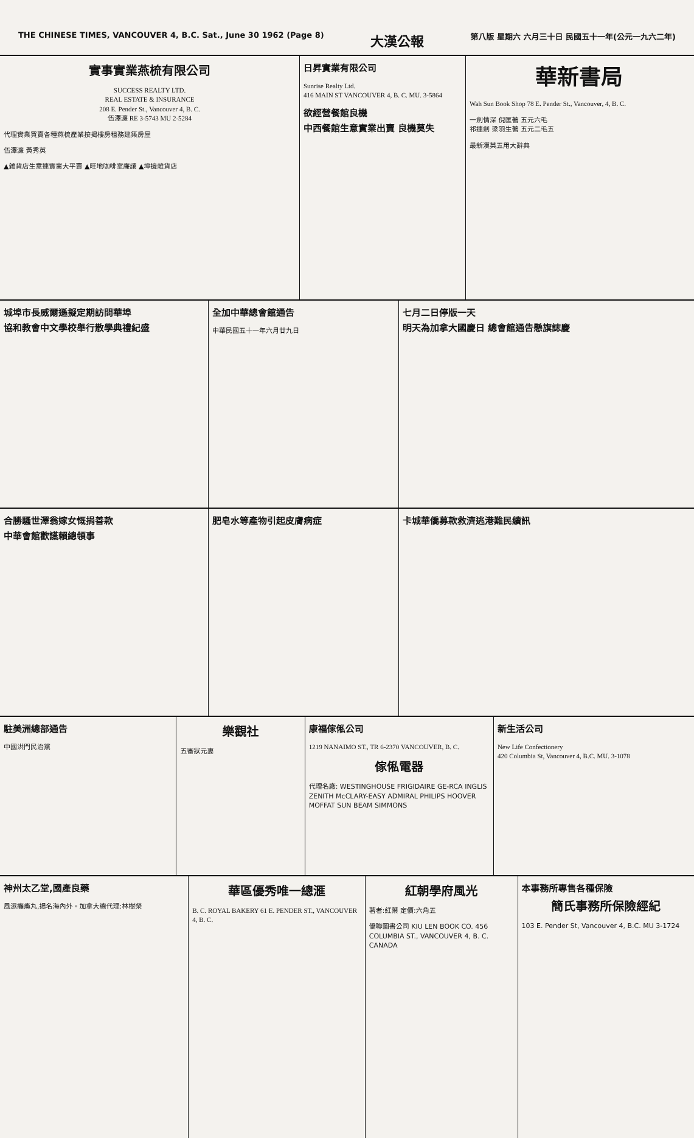THE CHINESE TIMES, VANCOUVER 4, B.C. Sat., June 30 1962 (Page 8) 大漢公報 第八版 星期六 六月三十日 民國五十一年(公元一九六二年)
實事實業燕梳有限公司
SUCCESS REALTY LTD.
REAL ESTATE & INSURANCE
208 E. Pender St., Vancouver 4, B. C.
伍澤濂 RE 3-5743 MU 2-5284
代理實業買賣各種燕梳產業按揭樓房租務建築房屋
伍澤濂 黃秀英
▲雜貨店生意連實業大平賣 ▲旺地咖啡室廉讓 ▲埠邊雜貨店
日昇實業有限公司
Sunrise Realty Ltd.
416 MAIN ST VANCOUVER 4, B. C. MU. 3-5864
欲經營餐館良機
中西餐館生意實業出賣 良機莫失
華新書局
Wah Sun Book Shop 78 E. Pender St., Vancouver, 4, B. C.
一劍情深 倪匡著 五元六毛
祁連劍 梁羽生著 五元二毛五
最新漢英五用大辭典
城埠市長威爾遜擬定期訪問華埠
協和教會中文學校舉行散學典禮紀盛
全加中華總會館通告
中華民國五十一年六月廿九日
七月二日停版一天
明天為加拿大國慶日 總會館通告懸旗誌慶
合勝騷世澤翁嫁女慨捐善款
中華會館歡讌賴總領事
肥皂水等產物引起皮膚病症 卡城華僑募款救濟逃港難民續訊
駐美洲總部通告
中國洪門民治黨
樂觀社
五審狀元妻
康福傢俬公司
1219 NANAIMO ST., TR 6-2370 VANCOUVER, B. C.
傢俬電器
代理名廠: WESTINGHOUSE FRIGIDAIRE GE-RCA INGLIS ZENITH McCLARY-EASY ADMIRAL PHILIPS HOOVER MOFFAT SUN BEAM SIMMONS
新生活公司
New Life Confectionery
420 Columbia St, Vancouver 4, B.C. MU. 3-1078
神州太乙堂,國產良藥
風濕癱瘓丸,揚名海內外。加拿大總代理:林樹榮
華區優秀唯一總滙
B. C. ROYAL BAKERY 61 E. PENDER ST., VANCOUVER 4, B. C.
紅朝學府風光
著者:紅葉 定價:六角五
僑聯圖書公司 KIU LEN BOOK CO. 456 COLUMBIA ST., VANCOUVER 4, B. C. CANADA
本事務所專售各種保險
簡氏事務所保險經紀
103 E. Pender St, Vancouver 4, B.C. MU 3-1724